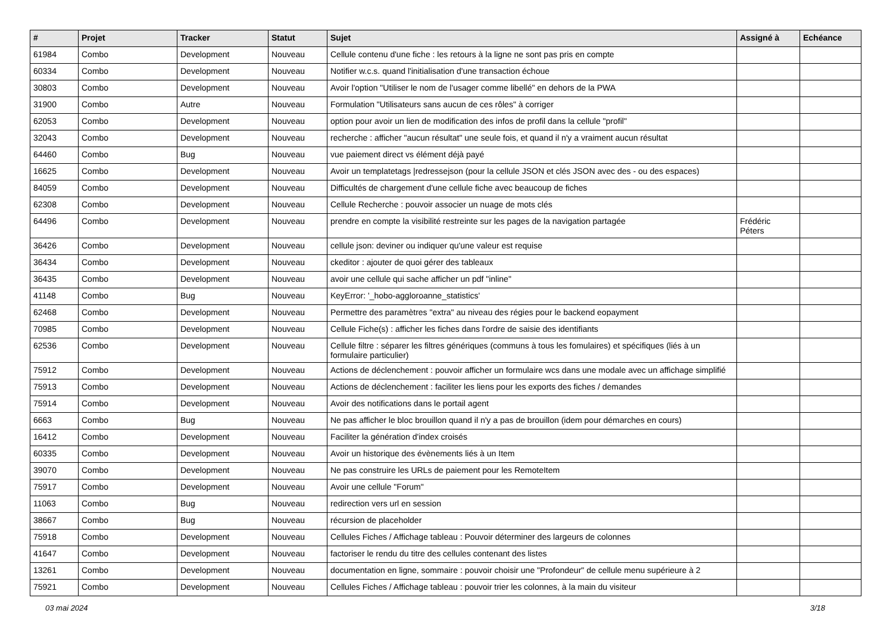| # | Projet | Tracker | Statut | Sujet | Assigné à | Echéance |
| --- | --- | --- | --- | --- | --- | --- |
| 61984 | Combo | Development | Nouveau | Cellule contenu d'une fiche : les retours à la ligne ne sont pas pris en compte | | |
| 60334 | Combo | Development | Nouveau | Notifier w.c.s. quand l'initialisation d'une transaction échoue | | |
| 30803 | Combo | Development | Nouveau | Avoir l'option "Utiliser le nom de l'usager comme libellé" en dehors de la PWA | | |
| 31900 | Combo | Autre | Nouveau | Formulation "Utilisateurs sans aucun de ces rôles" à corriger | | |
| 62053 | Combo | Development | Nouveau | option pour avoir un lien de modification des infos de profil dans la cellule "profil" | | |
| 32043 | Combo | Development | Nouveau | recherche : afficher "aucun résultat" une seule fois, et quand il n'y a vraiment aucun résultat | | |
| 64460 | Combo | Bug | Nouveau | vue paiement direct vs élément déjà payé | | |
| 16625 | Combo | Development | Nouveau | Avoir un templatetags /redressejson (pour la cellule JSON et clés JSON avec des - ou des espaces) | | |
| 84059 | Combo | Development | Nouveau | Difficultés de chargement d'une cellule fiche avec beaucoup de fiches | | |
| 62308 | Combo | Development | Nouveau | Cellule Recherche : pouvoir associer un nuage de mots clés | | |
| 64496 | Combo | Development | Nouveau | prendre en compte la visibilité restreinte sur les pages de la navigation partagée | Frédéric Péters | |
| 36426 | Combo | Development | Nouveau | cellule json: deviner ou indiquer qu'une valeur est requise | | |
| 36434 | Combo | Development | Nouveau | ckeditor : ajouter de quoi gérer des tableaux | | |
| 36435 | Combo | Development | Nouveau | avoir une cellule qui sache afficher un pdf "inline" | | |
| 41148 | Combo | Bug | Nouveau | KeyError: '_hobo-aggloroanne_statistics' | | |
| 62468 | Combo | Development | Nouveau | Permettre des paramètres "extra" au niveau des régies pour le backend eopayment | | |
| 70985 | Combo | Development | Nouveau | Cellule Fiche(s) : afficher les fiches dans l'ordre de saisie des identifiants | | |
| 62536 | Combo | Development | Nouveau | Cellule filtre : séparer les filtres génériques (communs à tous les fomulaires) et spécifiques (liés à un formulaire particulier) | | |
| 75912 | Combo | Development | Nouveau | Actions de déclenchement : pouvoir afficher un formulaire wcs dans une modale avec un affichage simplifié | | |
| 75913 | Combo | Development | Nouveau | Actions de déclenchement : faciliter les liens pour les exports des fiches / demandes | | |
| 75914 | Combo | Development | Nouveau | Avoir des notifications dans le portail agent | | |
| 6663 | Combo | Bug | Nouveau | Ne pas afficher le bloc brouillon quand il n'y a pas de brouillon (idem pour démarches en cours) | | |
| 16412 | Combo | Development | Nouveau | Faciliter la génération d'index croisés | | |
| 60335 | Combo | Development | Nouveau | Avoir un historique des évènements liés à un Item | | |
| 39070 | Combo | Development | Nouveau | Ne pas construire les URLs de paiement pour les RemoteItem | | |
| 75917 | Combo | Development | Nouveau | Avoir une cellule "Forum" | | |
| 11063 | Combo | Bug | Nouveau | redirection vers url en session | | |
| 38667 | Combo | Bug | Nouveau | récursion de placeholder | | |
| 75918 | Combo | Development | Nouveau | Cellules Fiches / Affichage tableau : Pouvoir déterminer des largeurs de colonnes | | |
| 41647 | Combo | Development | Nouveau | factoriser le rendu du titre des cellules contenant des listes | | |
| 13261 | Combo | Development | Nouveau | documentation en ligne, sommaire : pouvoir choisir une "Profondeur" de cellule menu supérieure à 2 | | |
| 75921 | Combo | Development | Nouveau | Cellules Fiches / Affichage tableau : pouvoir trier les colonnes, à la main du visiteur | | |
03 mai 2024 3/18